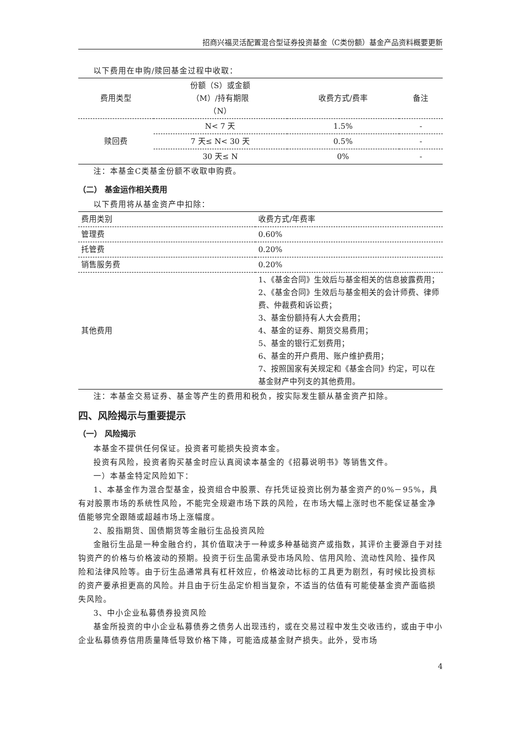招商兴福灵活配置混合型证券投资基金（C类份额）基金产品资料概要更新
以下费用在申购/赎回基金过程中收取：
| 费用类型 | 份额（S）或金额 （M）/持有期限 （N） | 收费方式/费率 | 备注 |
| --- | --- | --- | --- |
| 赎回费 | N< 7 天 | 1.5% | - |
| | 7 天≤ N< 30 天 | 0.5% | - |
| | 30 天≤ N | 0% | - |
注：本基金C类基金份额不收取申购费。
（二） 基金运作相关费用
以下费用将从基金资产中扣除：
| 费用类别 | 收费方式/年费率 |
| 管理费 | 0.60% |
| 托管费 | 0.20% |
| 销售服务费 | 0.20% |
| 其他费用 | 1、《基金合同》生效后与基金相关的信息披露费用； 2、《基金合同》生效后与基金相关的会计师费、律师费、仲裁费和诉讼费； 3、基金份额持有人大会费用； 4、基金的证券、期货交易费用； 5、基金的银行汇划费用； 6、基金的开户费用、账户维护费用； 7、按照国家有关规定和《基金合同》约定，可以在基金财产中列支的其他费用。 |
注：本基金交易证券、基金等产生的费用和税负，按实际发生额从基金资产扣除。
四、风险揭示与重要提示
（一） 风险揭示
本基金不提供任何保证。投资者可能损失投资本金。
投资有风险，投资者购买基金时应认真阅读本基金的《招募说明书》等销售文件。
一）本基金特定风险如下：
1、本基金作为混合型基金，投资组合中股票、存托凭证投资比例为基金资产的0%－95%，具有对股票市场的系统性风险，不能完全规避市场下跌的风险，在市场大幅上涨时也不能保证基金净值能够完全跟随或超越市场上涨幅度。
2、股指期货、国债期货等金融衍生品投资风险
金融衍生品是一种金融合约，其价值取决于一种或多种基础资产或指数，其评价主要源自于对挂钩资产的价格与价格波动的预期。投资于衍生品需承受市场风险、信用风险、流动性风险、操作风险和法律风险等。由于衍生品通常具有杠杆效应，价格波动比标的工具更为剧烈，有时候比投资标的资产要承担更高的风险。并且由于衍生品定价相当复杂，不适当的估值有可能使基金资产面临损失风险。
3、中小企业私募债券投资风险
基金所投资的中小企业私募债券之债务人出现违约，或在交易过程中发生交收违约，或由于中小企业私募债券信用质量降低导致价格下降，可能造成基金财产损失。此外，受市场
4